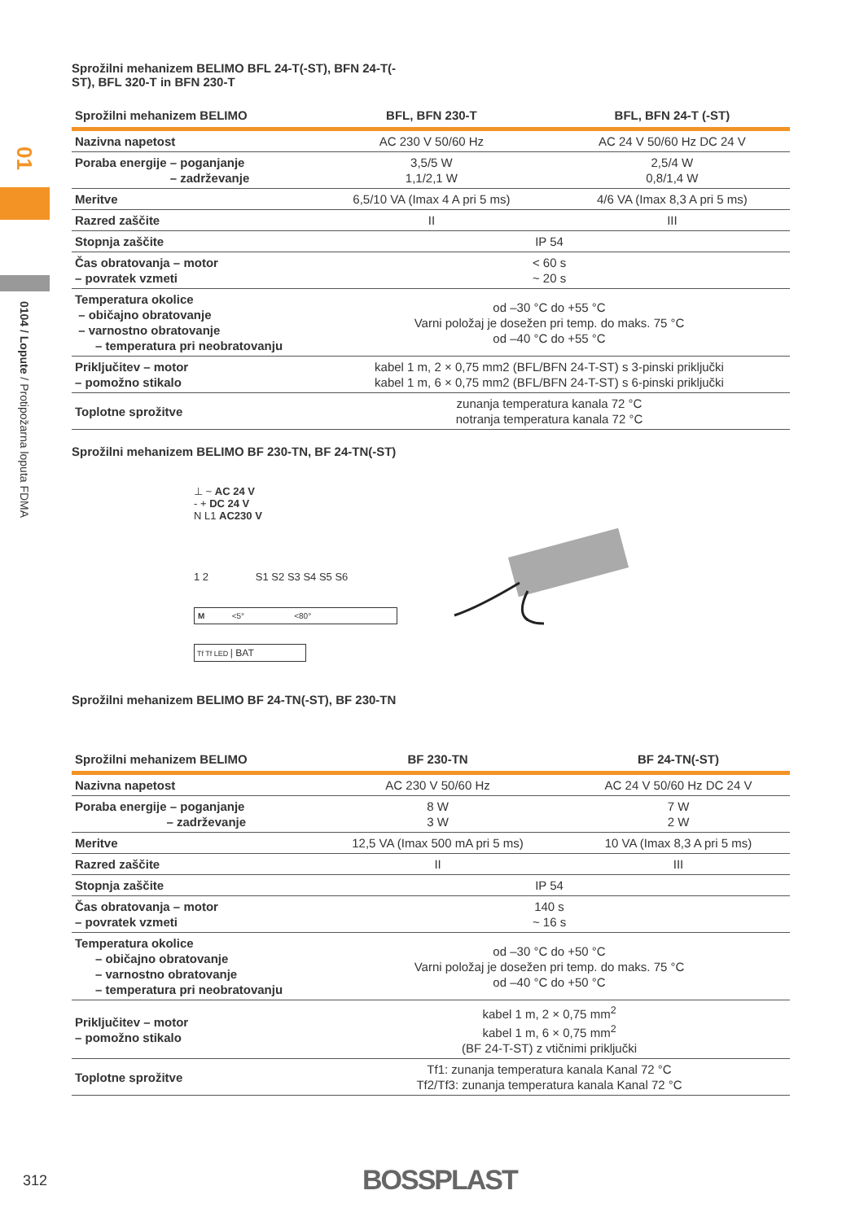01
0104 / Lopute / Protipožarna loputa FDMA
Sprožilni mehanizem BELIMO BFL 24-T(-ST), BFN 24-T(-
ST), BFL 320-T in BFN 230-T
| Sprožilni mehanizem BELIMO | BFL, BFN 230-T | BFL, BFN 24-T (-ST) |
| --- | --- | --- |
| Nazivna napetost | AC 230 V 50/60 Hz | AC 24 V 50/60 Hz DC 24 V |
| Poraba energije – poganjanje – zadrževanje | 3,5/5 W 1,1/2,1 W | 2,5/4 W 0,8/1,4 W |
| Meritve | 6,5/10 VA (Imax 4 A pri 5 ms) | 4/6 VA (Imax 8,3 A pri 5 ms) |
| Razred zaščite | II | III |
| Stopnja zaščite | IP 54 | |
| Čas obratovanja – motor – povratek vzmeti | < 60 s ~ 20 s | |
| Temperatura okolice – običajno obratovanje – varnostno obratovanje – temperatura pri neobratovanju | od –30 °C do +55 °C Varni položaj je dosežen pri temp. do maks. 75 °C od –40 °C do +55 °C | |
| Priključitev – motor – pomožno stikalo | kabel 1 m, 2 × 0,75 mm2 (BFL/BFN 24-T-ST) s 3-pinski priključki kabel 1 m, 6 × 0,75 mm2 (BFL/BFN 24-T-ST) s 6-pinski priključki | |
| Toplotne sprožitve | zunanja temperatura kanala 72 °C notranja temperatura kanala 72 °C | |
Sprožilni mehanizem BELIMO BF 230-TN, BF 24-TN(-ST)
⊥ ~ AC 24 V
- + DC 24 V
N L1 AC230 V
1 2 S1 S2 S3 S4 S5 S6
M <5° <80°
Tf Tf LED | BAT
Sprožilni mehanizem BELIMO BF 24-TN(-ST), BF 230-TN
| Sprožilni mehanizem BELIMO | BF 230-TN | BF 24-TN(-ST) |
| --- | --- | --- |
| Nazivna napetost | AC 230 V 50/60 Hz | AC 24 V 50/60 Hz DC 24 V |
| Poraba energije – poganjanje – zadrževanje | 8 W 3 W | 7 W 2 W |
| Meritve | 12,5 VA (Imax 500 mA pri 5 ms) | 10 VA (Imax 8,3 A pri 5 ms) |
| Razred zaščite | II | III |
| Stopnja zaščite | IP 54 | |
| Čas obratovanja – motor – povratek vzmeti | 140 s ~ 16 s | |
| Temperatura okolice – običajno obratovanje – varnostno obratovanje – temperatura pri neobratovanju | od –30 °C do +50 °C Varni položaj je dosežen pri temp. do maks. 75 °C od –40 °C do +50 °C | |
| Priključitev – motor – pomožno stikalo | kabel 1 m, 2 × 0,75 mm<sup>2</sup> kabel 1 m, 6 × 0,75 mm<sup>2</sup> (BF 24-T-ST) z vtičnimi priključki | |
| Toplotne sprožitve | Tf1: zunanja temperatura kanala Kanal 72 °C Tf2/Tf3: zunanja temperatura kanala Kanal 72 °C | |
312 BOSSPLAST